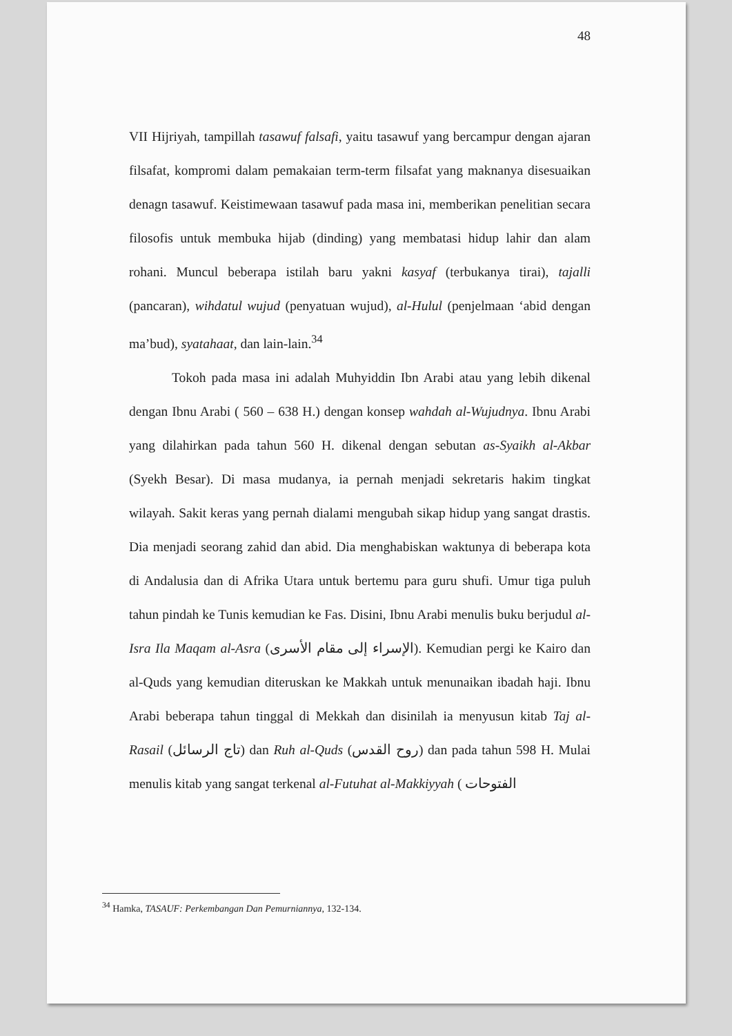48
VII Hijriyah, tampillah tasawuf falsafi, yaitu tasawuf yang bercampur dengan ajaran filsafat, kompromi dalam pemakaian term-term filsafat yang maknanya disesuaikan denagn tasawuf. Keistimewaan tasawuf pada masa ini, memberikan penelitian secara filosofis untuk membuka hijab (dinding) yang membatasi hidup lahir dan alam rohani. Muncul beberapa istilah baru yakni kasyaf (terbukanya tirai), tajalli (pancaran), wihdatul wujud (penyatuan wujud), al-Hulul (penjelmaan ‘abid dengan ma’bud), syatahaat, dan lain-lain.<sup>34</sup>
Tokoh pada masa ini adalah Muhyiddin Ibn Arabi atau yang lebih dikenal dengan Ibnu Arabi ( 560 – 638 H.) dengan konsep wahdah al-Wujudnya. Ibnu Arabi yang dilahirkan pada tahun 560 H. dikenal dengan sebutan as-Syaikh al-Akbar (Syekh Besar). Di masa mudanya, ia pernah menjadi sekretaris hakim tingkat wilayah. Sakit keras yang pernah dialami mengubah sikap hidup yang sangat drastis. Dia menjadi seorang zahid dan abid. Dia menghabiskan waktunya di beberapa kota di Andalusia dan di Afrika Utara untuk bertemu para guru shufi. Umur tiga puluh tahun pindah ke Tunis kemudian ke Fas. Disini, Ibnu Arabi menulis buku berjudul al-Isra Ila Maqam al-Asra (الإسراء إلى مقام الأسرى). Kemudian pergi ke Kairo dan al-Quds yang kemudian diteruskan ke Makkah untuk menunaikan ibadah haji. Ibnu Arabi beberapa tahun tinggal di Mekkah dan disinilah ia menyusun kitab Taj al-Rasail (تاج الرسائل) dan Ruh al-Quds (روح القدس) dan pada tahun 598 H. Mulai menulis kitab yang sangat terkenal al-Futuhat al-Makkiyyah ( الفتوحات
<sup>34</sup> Hamka, TASAUF: Perkembangan Dan Pemurniannya, 132-134.